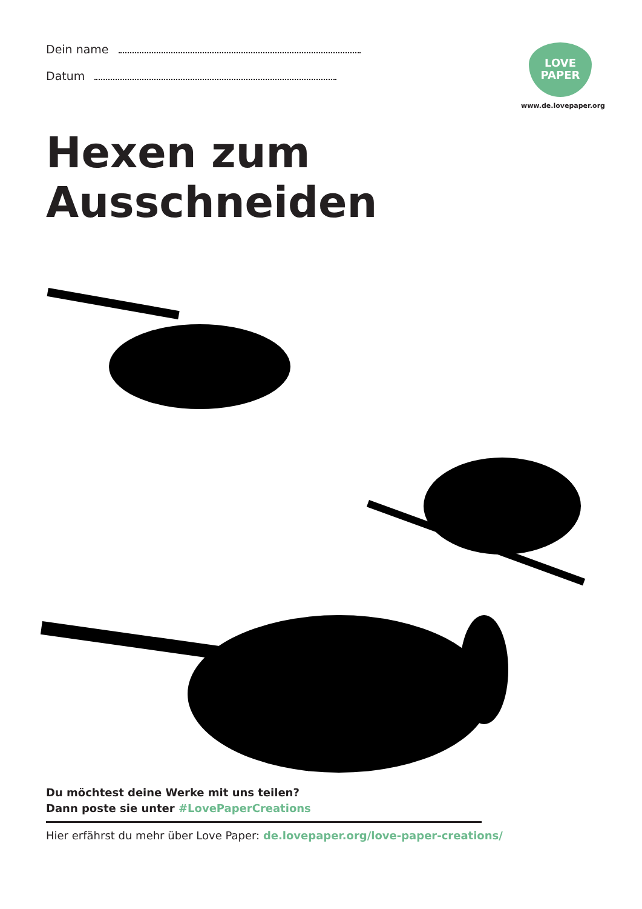Dein name
Datum
LOVE
PAPER
www.de.lovepaper.org
Hexen zum Ausschneiden
Du möchtest deine Werke mit uns teilen?
Dann poste sie unter #LovePaperCreations
Hier erfährst du mehr über Love Paper: de.lovepaper.org/love-paper-creations/